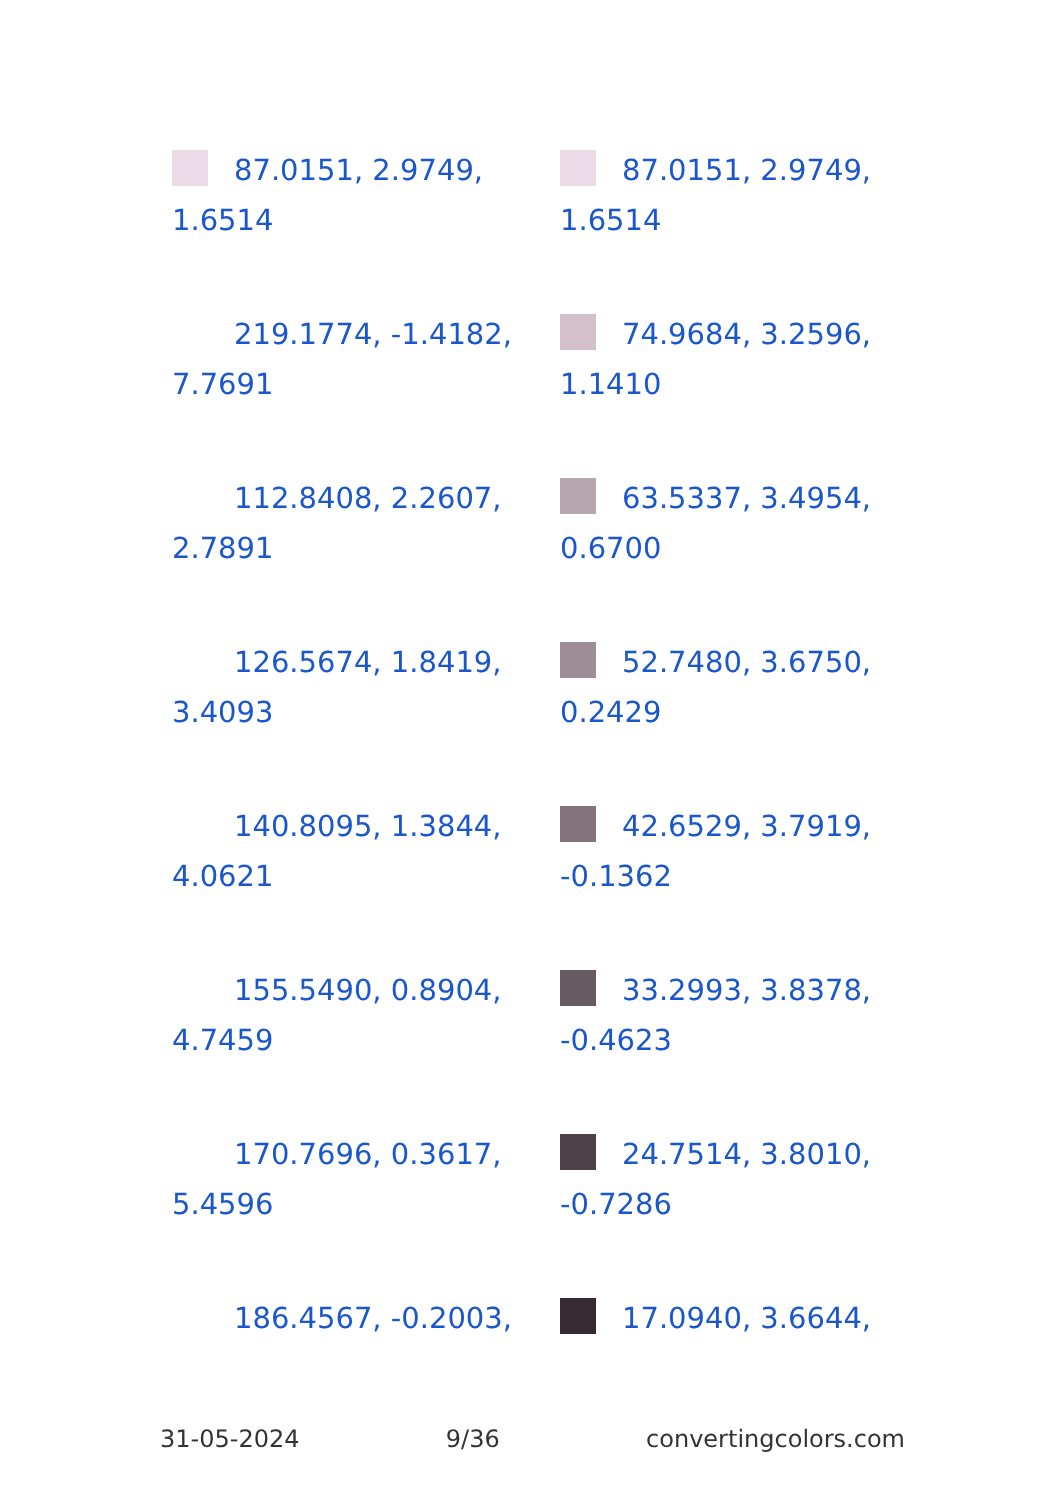87.0151, 2.9749, 1.6514
87.0151, 2.9749, 1.6514
219.1774, -1.4182, 7.7691
74.9684, 3.2596, 1.1410
112.8408, 2.2607, 2.7891
63.5337, 3.4954, 0.6700
126.5674, 1.8419, 3.4093
52.7480, 3.6750, 0.2429
140.8095, 1.3844, 4.0621
42.6529, 3.7919, -0.1362
155.5490, 0.8904, 4.7459
33.2993, 3.8378, -0.4623
170.7696, 0.3617, 5.4596
24.7514, 3.8010, -0.7286
186.4567, -0.2003,
17.0940, 3.6644,
31-05-2024 9/36 convertingcolors.com